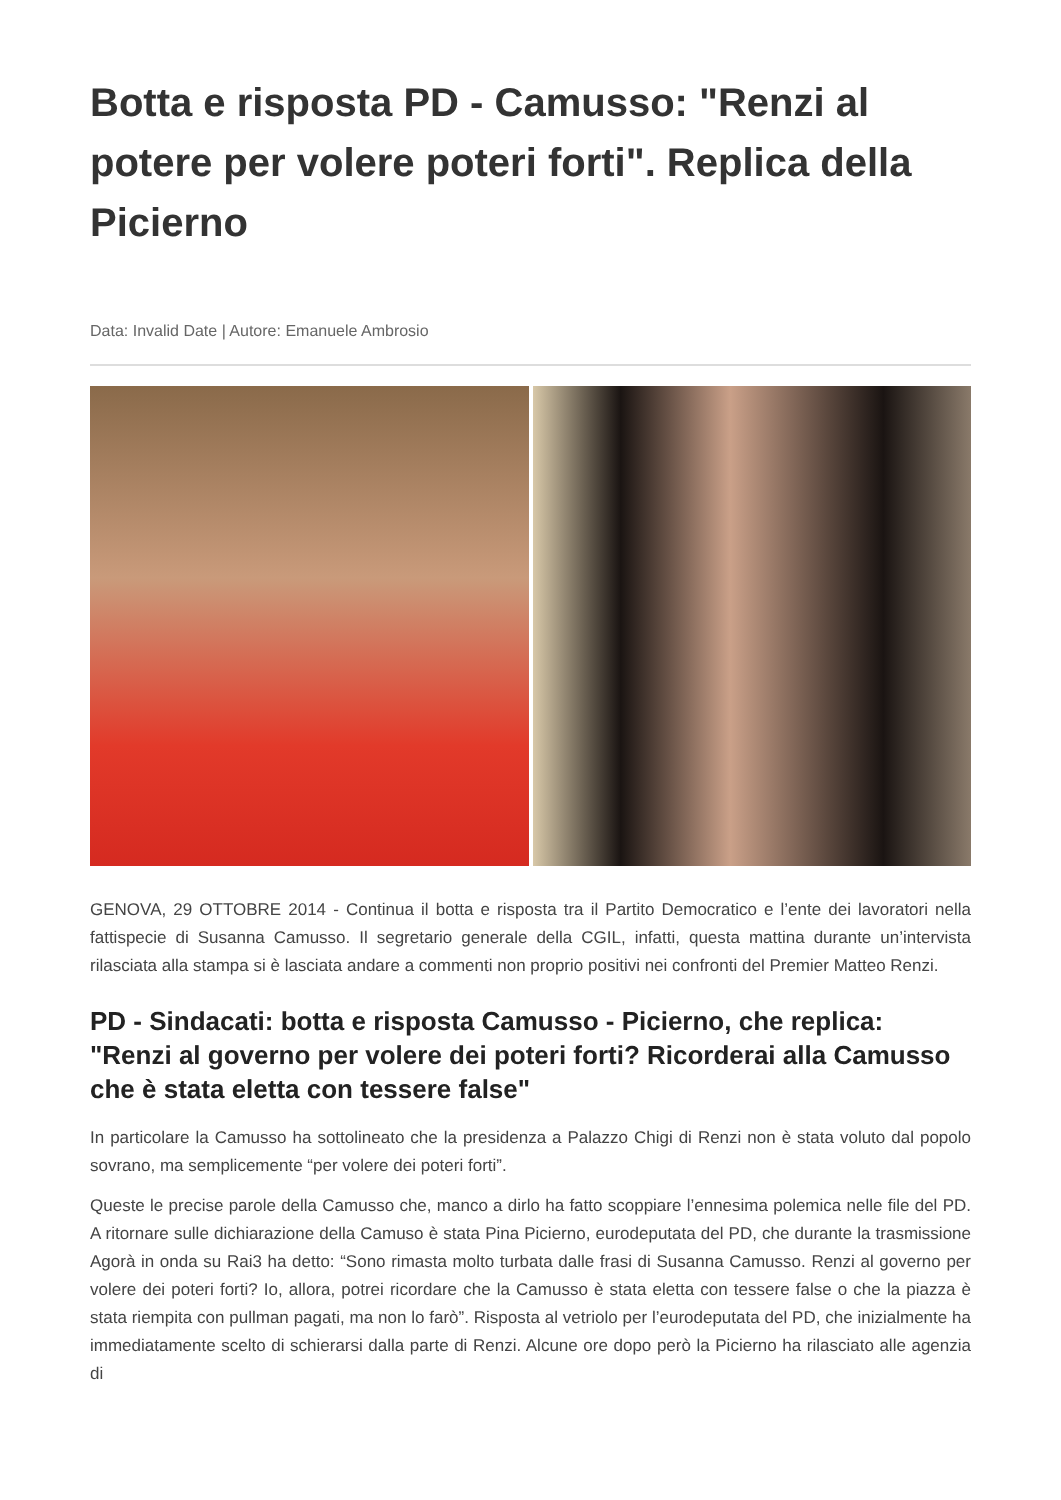Botta e risposta PD - Camusso: "Renzi al potere per volere poteri forti". Replica della Picierno
Data: Invalid Date | Autore: Emanuele Ambrosio
GENOVA, 29 OTTOBRE 2014 - Continua il botta e risposta tra il Partito Democratico e l’ente dei lavoratori nella fattispecie di Susanna Camusso. Il segretario generale della CGIL, infatti, questa mattina durante un’intervista rilasciata alla stampa si è lasciata andare a commenti non proprio positivi nei confronti del Premier Matteo Renzi.
PD - Sindacati: botta e risposta Camusso - Picierno, che replica: "Renzi al governo per volere dei poteri forti? Ricorderai alla Camusso che è stata eletta con tessere false"
In particolare la Camusso ha sottolineato che la presidenza a Palazzo Chigi di Renzi non è stata voluto dal popolo sovrano, ma semplicemente “per volere dei poteri forti”.
Queste le precise parole della Camusso che, manco a dirlo ha fatto scoppiare l’ennesima polemica nelle file del PD. A ritornare sulle dichiarazione della Camuso è stata Pina Picierno, eurodeputata del PD, che durante la trasmissione Agorà in onda su Rai3 ha detto: “Sono rimasta molto turbata dalle frasi di Susanna Camusso. Renzi al governo per volere dei poteri forti? Io, allora, potrei ricordare che la Camusso è stata eletta con tessere false o che la piazza è stata riempita con pullman pagati, ma non lo farò”. Risposta al vetriolo per l’eurodeputata del PD, che inizialmente ha immediatamente scelto di schierarsi dalla parte di Renzi. Alcune ore dopo però la Picierno ha rilasciato alle agenzia di